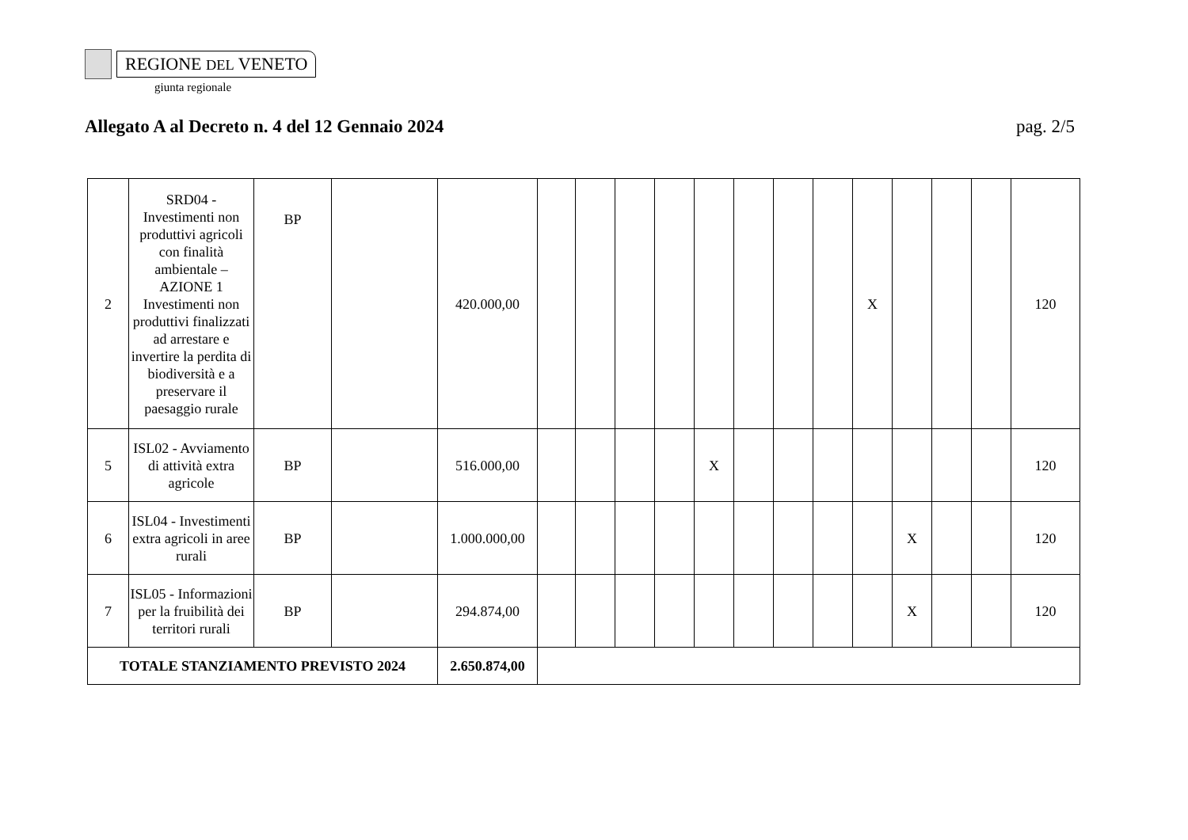REGIONE DEL VENETO
giunta regionale
Allegato A al Decreto n. 4 del 12 Gennaio 2024 pag. 2/5
| 2 | SRD04 - Investimenti non produttivi agricoli con finalità ambientale – AZIONE 1 Investimenti non produttivi finalizzati ad arrestare e invertire la perdita di biodiversità e a preservare il paesaggio rurale | BP | | 420.000,00 | | | | | | | | | X | | | | 120 |
| 5 | ISL02 - Avviamento di attività extra agricole | BP | | 516.000,00 | | | | | X | | | | | | | | 120 |
| 6 | ISL04 - Investimenti extra agricoli in aree rurali | BP | | 1.000.000,00 | | | | | | | | | | X | | | 120 |
| 7 | ISL05 - Informazioni per la fruibilità dei territori rurali | BP | | 294.874,00 | | | | | | | | | | X | | | 120 |
| TOTALE STANZIAMENTO PREVISTO 2024 | | | | 2.650.874,00 | | | | | | | | | | | | | |